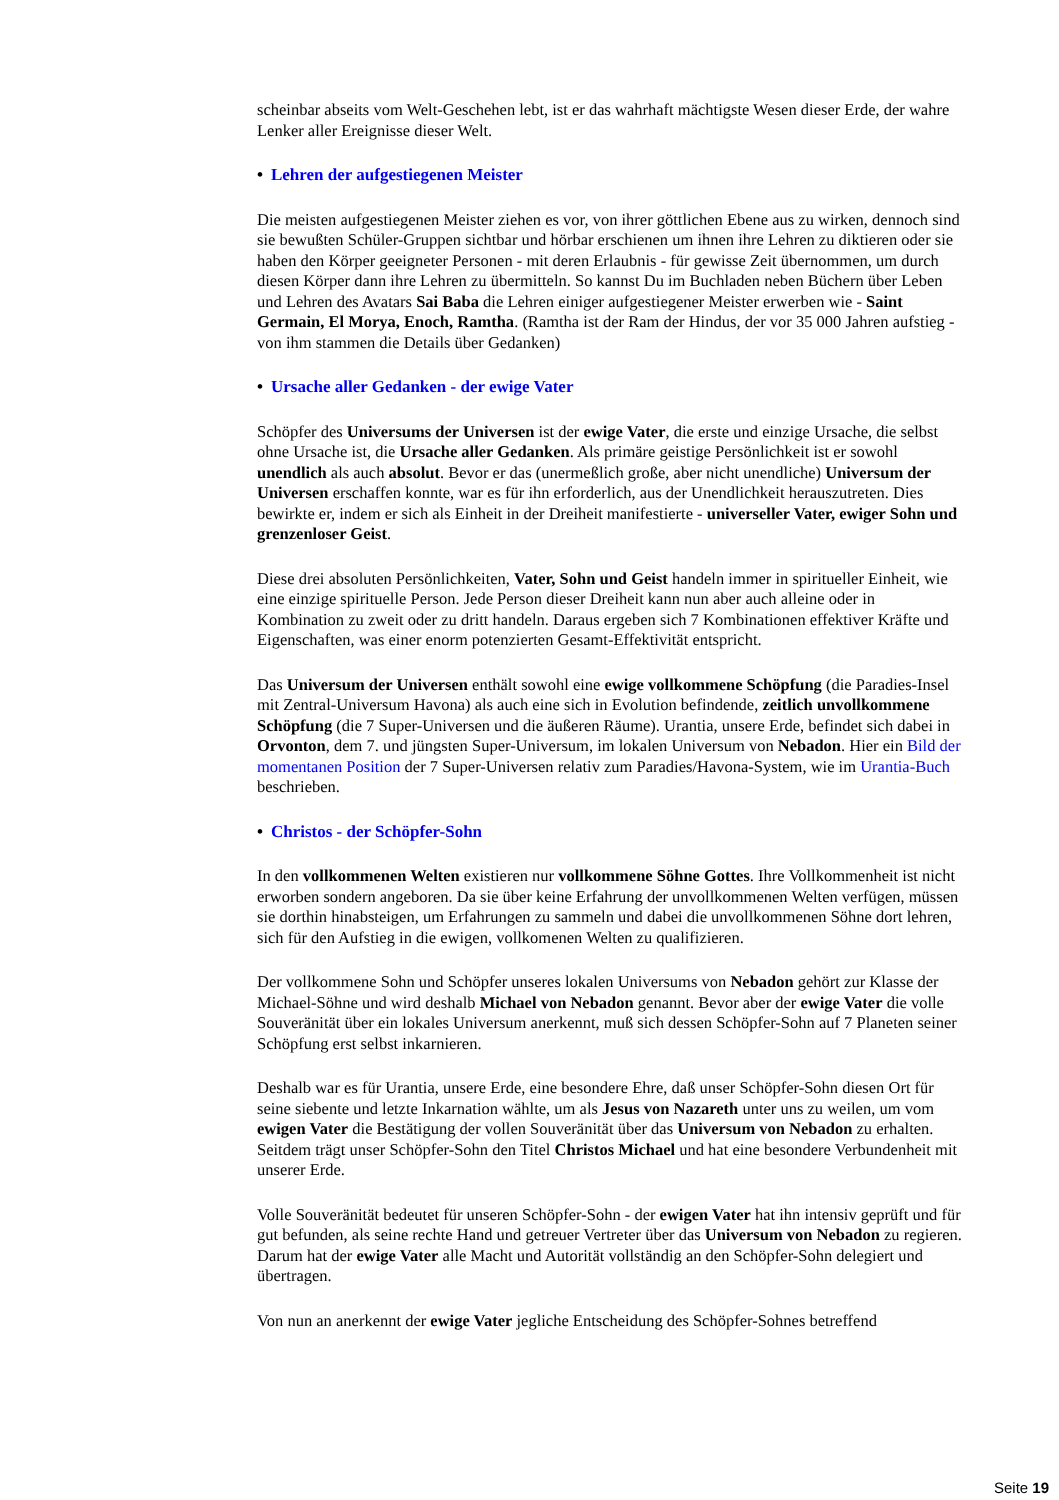scheinbar abseits vom Welt-Geschehen lebt, ist er das wahrhaft mächtigste Wesen dieser Erde, der wahre Lenker aller Ereignisse dieser Welt.
• Lehren der aufgestiegenen Meister
Die meisten aufgestiegenen Meister ziehen es vor, von ihrer göttlichen Ebene aus zu wirken, dennoch sind sie bewußten Schüler-Gruppen sichtbar und hörbar erschienen um ihnen ihre Lehren zu diktieren oder sie haben den Körper geeigneter Personen - mit deren Erlaubnis - für gewisse Zeit übernommen, um durch diesen Körper dann ihre Lehren zu übermitteln. So kannst Du im Buchladen neben Büchern über Leben und Lehren des Avatars Sai Baba die Lehren einiger aufgestiegener Meister erwerben wie - Saint Germain, El Morya, Enoch, Ramtha. (Ramtha ist der Ram der Hindus, der vor 35 000 Jahren aufstieg - von ihm stammen die Details über Gedanken)
• Ursache aller Gedanken - der ewige Vater
Schöpfer des Universums der Universen ist der ewige Vater, die erste und einzige Ursache, die selbst ohne Ursache ist, die Ursache aller Gedanken. Als primäre geistige Persönlichkeit ist er sowohl unendlich als auch absolut. Bevor er das (unermeßlich große, aber nicht unendliche) Universum der Universen erschaffen konnte, war es für ihn erforderlich, aus der Unendlichkeit herauszutreten. Dies bewirkte er, indem er sich als Einheit in der Dreiheit manifestierte - universeller Vater, ewiger Sohn und grenzenloser Geist.
Diese drei absoluten Persönlichkeiten, Vater, Sohn und Geist handeln immer in spiritueller Einheit, wie eine einzige spirituelle Person. Jede Person dieser Dreiheit kann nun aber auch alleine oder in Kombination zu zweit oder zu dritt handeln. Daraus ergeben sich 7 Kombinationen effektiver Kräfte und Eigenschaften, was einer enorm potenzierten Gesamt-Effektivität entspricht.
Das Universum der Universen enthält sowohl eine ewige vollkommene Schöpfung (die Paradies-Insel mit Zentral-Universum Havona) als auch eine sich in Evolution befindende, zeitlich unvollkommene Schöpfung (die 7 Super-Universen und die äußeren Räume). Urantia, unsere Erde, befindet sich dabei in Orvonton, dem 7. und jüngsten Super-Universum, im lokalen Universum von Nebadon. Hier ein Bild der momentanen Position der 7 Super-Universen relativ zum Paradies/Havona-System, wie im Urantia-Buch beschrieben.
• Christos - der Schöpfer-Sohn
In den vollkommenen Welten existieren nur vollkommene Söhne Gottes. Ihre Vollkommenheit ist nicht erworben sondern angeboren. Da sie über keine Erfahrung der unvollkommenen Welten verfügen, müssen sie dorthin hinabsteigen, um Erfahrungen zu sammeln und dabei die unvollkommenen Söhne dort lehren, sich für den Aufstieg in die ewigen, vollkomenen Welten zu qualifizieren.
Der vollkommene Sohn und Schöpfer unseres lokalen Universums von Nebadon gehört zur Klasse der Michael-Söhne und wird deshalb Michael von Nebadon genannt. Bevor aber der ewige Vater die volle Souveränität über ein lokales Universum anerkennt, muß sich dessen Schöpfer-Sohn auf 7 Planeten seiner Schöpfung erst selbst inkarnieren.
Deshalb war es für Urantia, unsere Erde, eine besondere Ehre, daß unser Schöpfer-Sohn diesen Ort für seine siebente und letzte Inkarnation wählte, um als Jesus von Nazareth unter uns zu weilen, um vom ewigen Vater die Bestätigung der vollen Souveränität über das Universum von Nebadon zu erhalten. Seitdem trägt unser Schöpfer-Sohn den Titel Christos Michael und hat eine besondere Verbundenheit mit unserer Erde.
Volle Souveränität bedeutet für unseren Schöpfer-Sohn - der ewigen Vater hat ihn intensiv geprüft und für gut befunden, als seine rechte Hand und getreuer Vertreter über das Universum von Nebadon zu regieren. Darum hat der ewige Vater alle Macht und Autorität vollständig an den Schöpfer-Sohn delegiert und übertragen.
Von nun an anerkennt der ewige Vater jegliche Entscheidung des Schöpfer-Sohnes betreffend
Seite 19